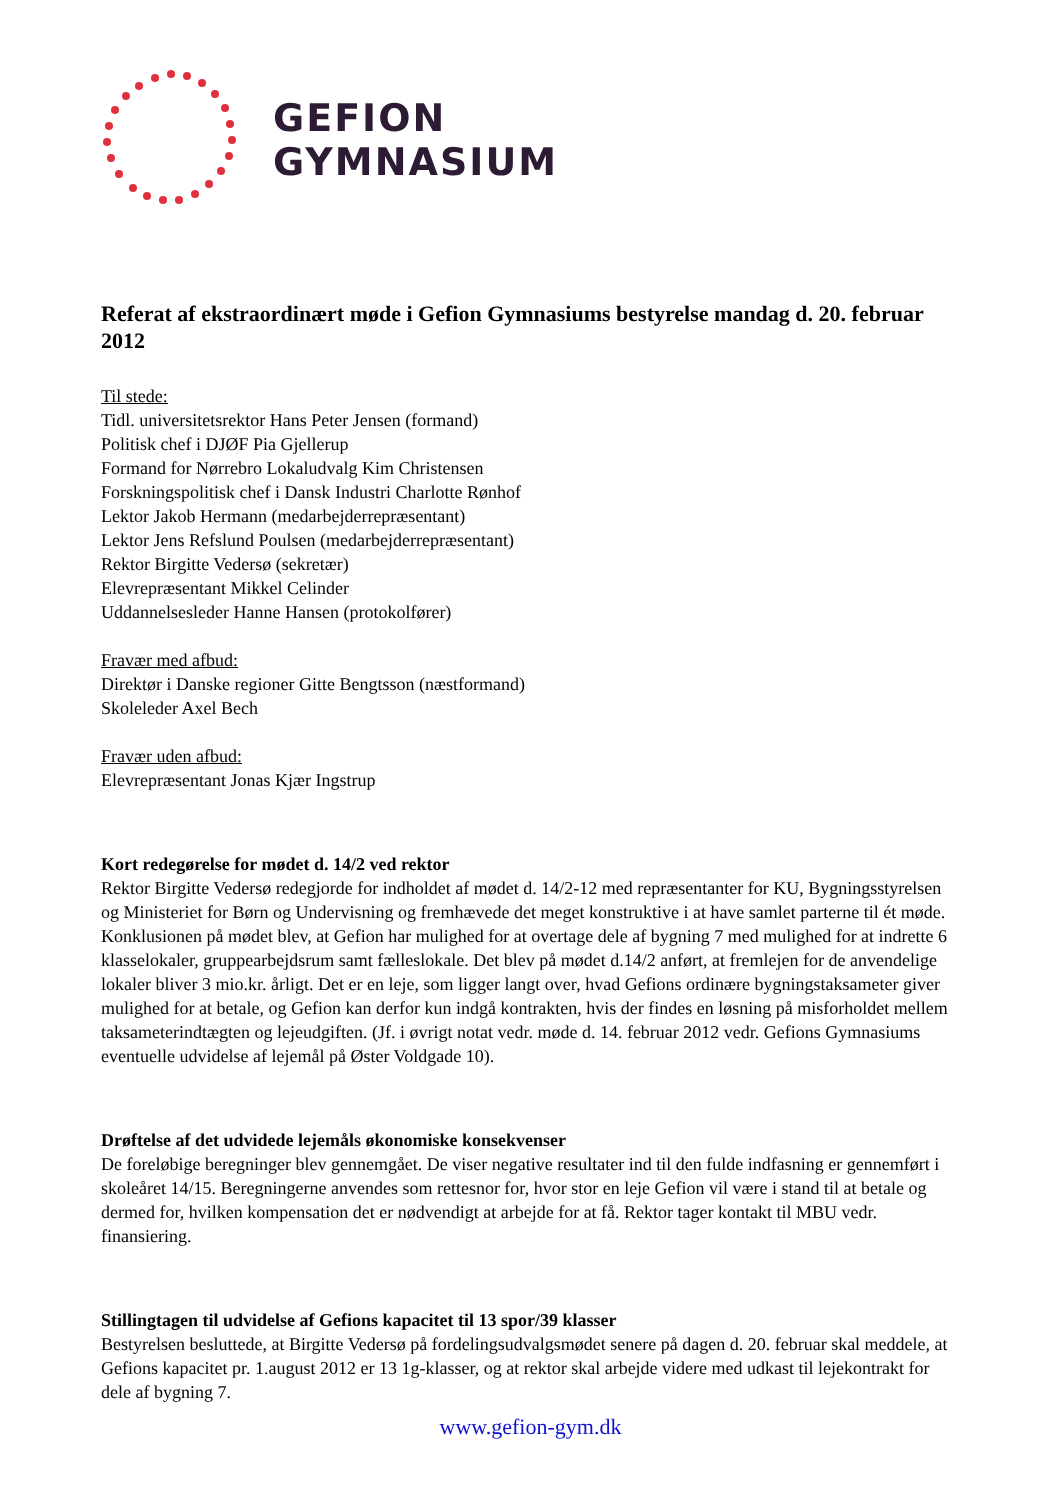GEFION
GYMNASIUM
Referat af ekstraordinært møde i Gefion Gymnasiums bestyrelse mandag d. 20. februar 2012
Til stede:
Tidl. universitetsrektor Hans Peter Jensen (formand)
Politisk chef i DJØF Pia Gjellerup
Formand for Nørrebro Lokaludvalg Kim Christensen
Forskningspolitisk chef i Dansk Industri Charlotte Rønhof
Lektor Jakob Hermann (medarbejderrepræsentant)
Lektor Jens Refslund Poulsen (medarbejderrepræsentant)
Rektor Birgitte Vedersø (sekretær)
Elevrepræsentant Mikkel Celinder
Uddannelsesleder Hanne Hansen (protokolfører)
Fravær med afbud:
Direktør i Danske regioner Gitte Bengtsson (næstformand)
Skoleleder Axel Bech
Fravær uden afbud:
Elevrepræsentant Jonas Kjær Ingstrup
Kort redegørelse for mødet d. 14/2 ved rektor
Rektor Birgitte Vedersø redegjorde for indholdet af mødet d. 14/2-12 med repræsentanter for KU, Bygningsstyrelsen og Ministeriet for Børn og Undervisning og fremhævede det meget konstruktive i at have samlet parterne til ét møde. Konklusionen på mødet blev, at Gefion har mulighed for at overtage dele af bygning 7 med mulighed for at indrette 6 klasselokaler, gruppearbejdsrum samt fælleslokale. Det blev på mødet d.14/2 anført, at fremlejen for de anvendelige lokaler bliver 3 mio.kr. årligt. Det er en leje, som ligger langt over, hvad Gefions ordinære bygningstaksameter giver mulighed for at betale, og Gefion kan derfor kun indgå kontrakten, hvis der findes en løsning på misforholdet mellem taksameterindtægten og lejeudgiften. (Jf. i øvrigt notat vedr. møde d. 14. februar 2012 vedr. Gefions Gymnasiums eventuelle udvidelse af lejemål på Øster Voldgade 10).
Drøftelse af det udvidede lejemåls økonomiske konsekvenser
De foreløbige beregninger blev gennemgået. De viser negative resultater ind til den fulde indfasning er gennemført i skoleåret 14/15. Beregningerne anvendes som rettesnor for, hvor stor en leje Gefion vil være i stand til at betale og dermed for, hvilken kompensation det er nødvendigt at arbejde for at få. Rektor tager kontakt til MBU vedr. finansiering.
Stillingtagen til udvidelse af Gefions kapacitet til 13 spor/39 klasser
Bestyrelsen besluttede, at Birgitte Vedersø på fordelingsudvalgsmødet senere på dagen d. 20. februar skal meddele, at Gefions kapacitet pr. 1.august 2012 er 13 1g-klasser, og at rektor skal arbejde videre med udkast til lejekontrakt for dele af bygning 7.
www.gefion-gym.dk